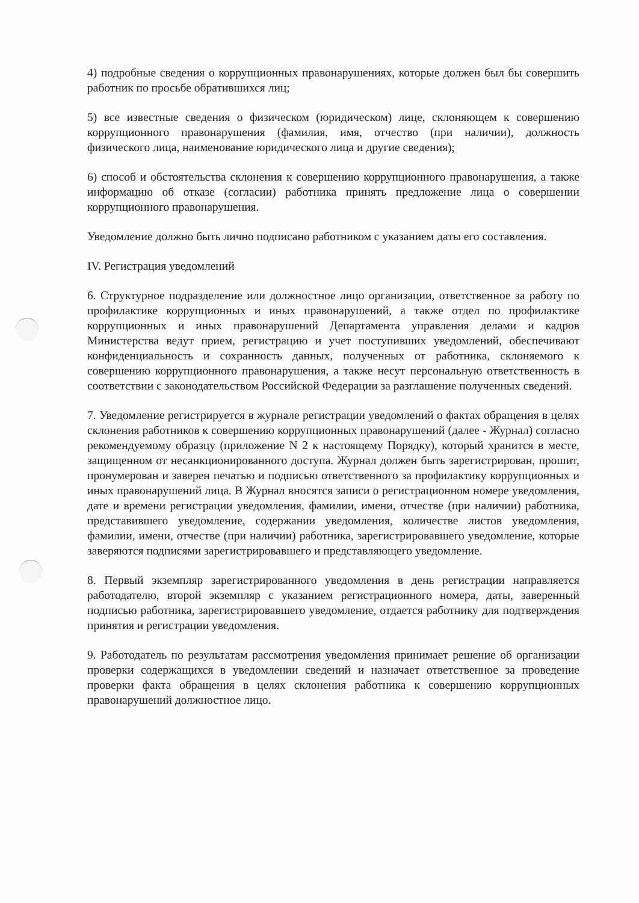4) подробные сведения о коррупционных правонарушениях, которые должен был бы совершить работник по просьбе обратившихся лиц;
5) все известные сведения о физическом (юридическом) лице, склоняющем к совершению коррупционного правонарушения (фамилия, имя, отчество (при наличии), должность физического лица, наименование юридического лица и другие сведения);
6) способ и обстоятельства склонения к совершению коррупционного правонарушения, а также информацию об отказе (согласии) работника принять предложение лица о совершении коррупционного правонарушения.
Уведомление должно быть лично подписано работником с указанием даты его составления.
IV. Регистрация уведомлений
6. Структурное подразделение или должностное лицо организации, ответственное за работу по профилактике коррупционных и иных правонарушений, а также отдел по профилактике коррупционных и иных правонарушений Департамента управления делами и кадров Министерства ведут прием, регистрацию и учет поступивших уведомлений, обеспечивают конфиденциальность и сохранность данных, полученных от работника, склоняемого к совершению коррупционного правонарушения, а также несут персональную ответственность в соответствии с законодательством Российской Федерации за разглашение полученных сведений.
7. Уведомление регистрируется в журнале регистрации уведомлений о фактах обращения в целях склонения работников к совершению коррупционных правонарушений (далее - Журнал) согласно рекомендуемому образцу (приложение N 2 к настоящему Порядку), который хранится в месте, защищенном от несанкционированного доступа. Журнал должен быть зарегистрирован, прошит, пронумерован и заверен печатью и подписью ответственного за профилактику коррупционных и иных правонарушений лица. В Журнал вносятся записи о регистрационном номере уведомления, дате и времени регистрации уведомления, фамилии, имени, отчестве (при наличии) работника, представившего уведомление, содержании уведомления, количестве листов уведомления, фамилии, имени, отчестве (при наличии) работника, зарегистрировавшего уведомление, которые заверяются подписями зарегистрировавшего и представляющего уведомление.
8. Первый экземпляр зарегистрированного уведомления в день регистрации направляется работодателю, второй экземпляр с указанием регистрационного номера, даты, заверенный подписью работника, зарегистрировавшего уведомление, отдается работнику для подтверждения принятия и регистрации уведомления.
9. Работодатель по результатам рассмотрения уведомления принимает решение об организации проверки содержащихся в уведомлении сведений и назначает ответственное за проведение проверки факта обращения в целях склонения работника к совершению коррупционных правонарушений должностное лицо.